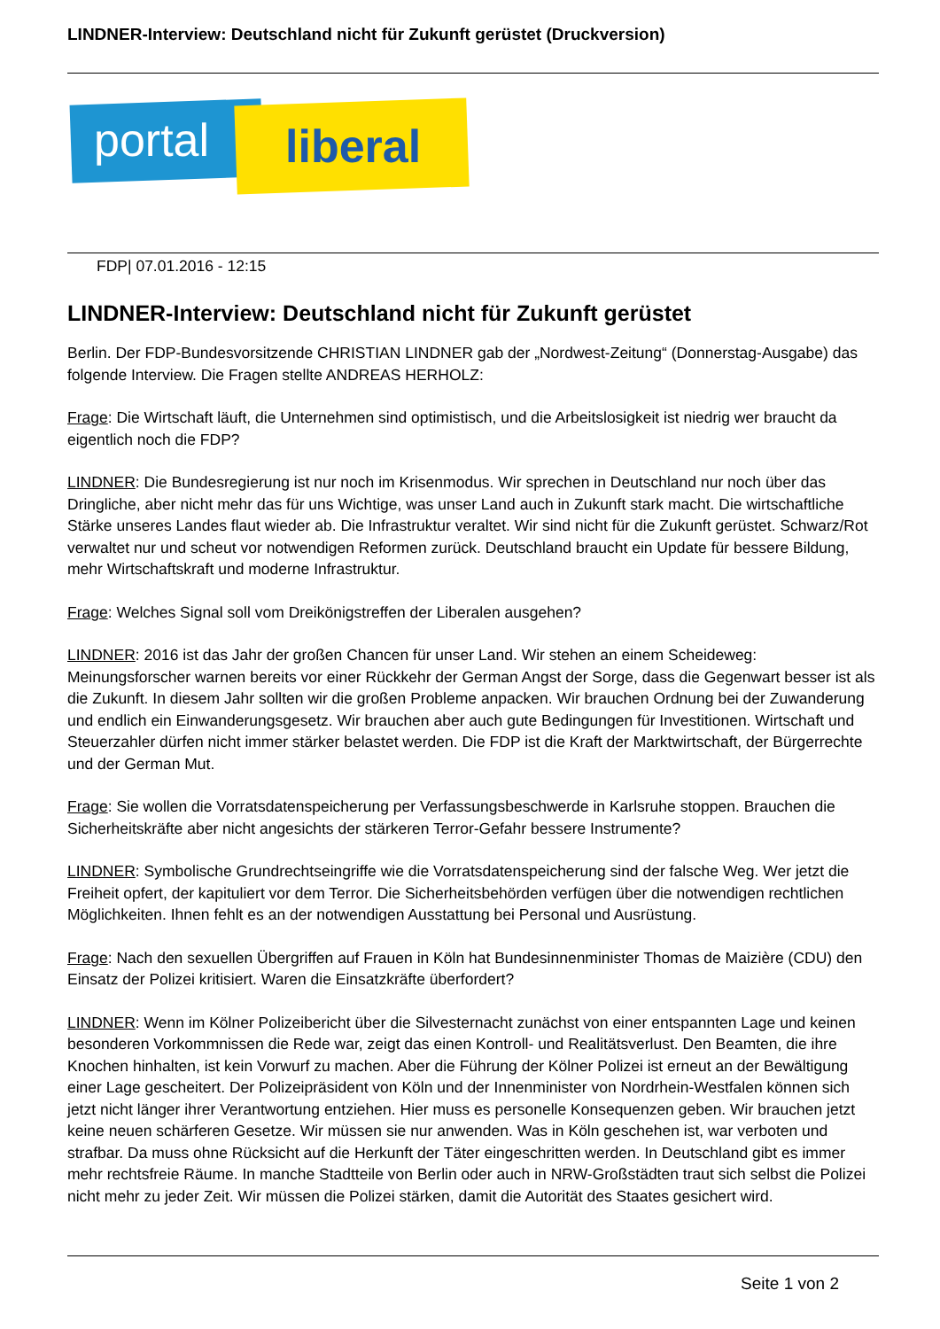LINDNER-Interview: Deutschland nicht für Zukunft gerüstet (Druckversion)
portal liberal
FDP| 07.01.2016 - 12:15
LINDNER-Interview: Deutschland nicht für Zukunft gerüstet
Berlin. Der FDP-Bundesvorsitzende CHRISTIAN LINDNER gab der „Nordwest-Zeitung“ (Donnerstag-Ausgabe) das folgende Interview. Die Fragen stellte ANDREAS HERHOLZ:
Frage: Die Wirtschaft läuft, die Unternehmen sind optimistisch, und die Arbeitslosigkeit ist niedrig wer braucht da eigentlich noch die FDP?
LINDNER: Die Bundesregierung ist nur noch im Krisenmodus. Wir sprechen in Deutschland nur noch über das Dringliche, aber nicht mehr das für uns Wichtige, was unser Land auch in Zukunft stark macht. Die wirtschaftliche Stärke unseres Landes flaut wieder ab. Die Infrastruktur veraltet. Wir sind nicht für die Zukunft gerüstet. Schwarz/Rot verwaltet nur und scheut vor notwendigen Reformen zurück. Deutschland braucht ein Update für bessere Bildung, mehr Wirtschaftskraft und moderne Infrastruktur.
Frage: Welches Signal soll vom Dreikönigstreffen der Liberalen ausgehen?
LINDNER: 2016 ist das Jahr der großen Chancen für unser Land. Wir stehen an einem Scheideweg: Meinungsforscher warnen bereits vor einer Rückkehr der German Angst der Sorge, dass die Gegenwart besser ist als die Zukunft. In diesem Jahr sollten wir die großen Probleme anpacken. Wir brauchen Ordnung bei der Zuwanderung und endlich ein Einwanderungsgesetz. Wir brauchen aber auch gute Bedingungen für Investitionen. Wirtschaft und Steuerzahler dürfen nicht immer stärker belastet werden. Die FDP ist die Kraft der Marktwirtschaft, der Bürgerrechte und der German Mut.
Frage: Sie wollen die Vorratsdatenspeicherung per Verfassungsbeschwerde in Karlsruhe stoppen. Brauchen die Sicherheitskräfte aber nicht angesichts der stärkeren Terror-Gefahr bessere Instrumente?
LINDNER: Symbolische Grundrechtseingriffe wie die Vorratsdatenspeicherung sind der falsche Weg. Wer jetzt die Freiheit opfert, der kapituliert vor dem Terror. Die Sicherheitsbehörden verfügen über die notwendigen rechtlichen Möglichkeiten. Ihnen fehlt es an der notwendigen Ausstattung bei Personal und Ausrüstung.
Frage: Nach den sexuellen Übergriffen auf Frauen in Köln hat Bundesinnenminister Thomas de Maizière (CDU) den Einsatz der Polizei kritisiert. Waren die Einsatzkräfte überfordert?
LINDNER: Wenn im Kölner Polizeibericht über die Silvesternacht zunächst von einer entspannten Lage und keinen besonderen Vorkommnissen die Rede war, zeigt das einen Kontroll- und Realitätsverlust. Den Beamten, die ihre Knochen hinhalten, ist kein Vorwurf zu machen. Aber die Führung der Kölner Polizei ist erneut an der Bewältigung einer Lage gescheitert. Der Polizeipräsident von Köln und der Innenminister von Nordrhein-Westfalen können sich jetzt nicht länger ihrer Verantwortung entziehen. Hier muss es personelle Konsequenzen geben. Wir brauchen jetzt keine neuen schärferen Gesetze. Wir müssen sie nur anwenden. Was in Köln geschehen ist, war verboten und strafbar. Da muss ohne Rücksicht auf die Herkunft der Täter eingeschritten werden. In Deutschland gibt es immer mehr rechtsfreie Räume. In manche Stadtteile von Berlin oder auch in NRW-Großstädten traut sich selbst die Polizei nicht mehr zu jeder Zeit. Wir müssen die Polizei stärken, damit die Autorität des Staates gesichert wird.
Seite 1 von 2